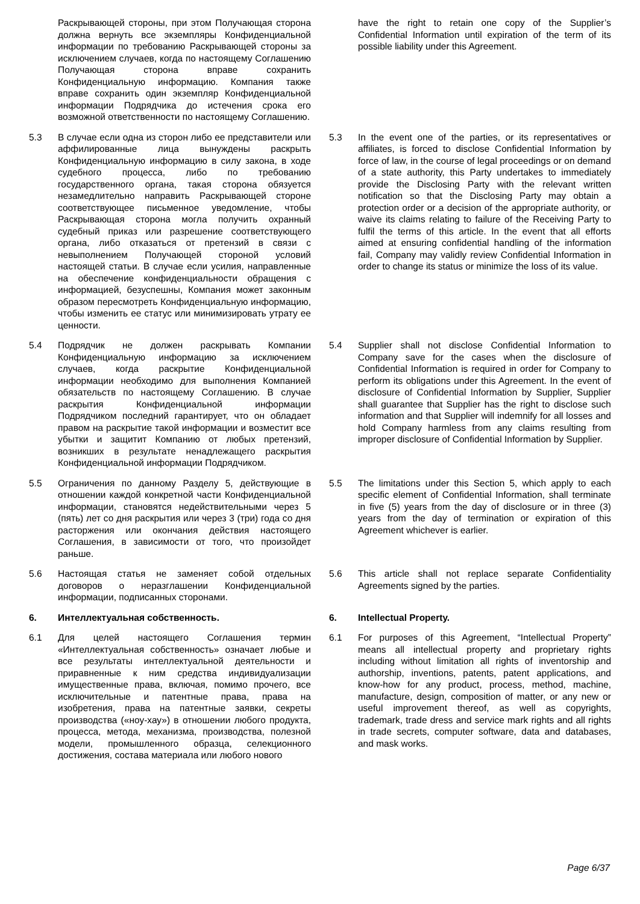| | Раскрывающей стороны, при этом Получающая сторона должна вернуть все экземпляры Конфиденциальной информации по требованию Раскрывающей стороны за исключением случаев, когда по настоящему Соглашению Получающая сторона вправе сохранить Конфиденциальную информацию. Компания также вправе сохранить один экземпляр Конфиденциальной информации Подрядчика до истечения срока его возможной ответственности по настоящему Соглашению. | | | have the right to retain one copy of the Supplier’s Confidential Information until expiration of the term of its possible liability under this Agreement. |
| 5.3 | В случае если одна из сторон либо ее представители или аффилированные лица вынуждены раскрыть Конфиденциальную информацию в силу закона, в ходе судебного процесса, либо по требованию государственного органа, такая сторона обязуется незамедлительно направить Раскрывающей стороне соответствующее письменное уведомление, чтобы Раскрывающая сторона могла получить охранный судебный приказ или разрешение соответствующего органа, либо отказаться от претензий в связи с невыполнением Получающей стороной условий настоящей статьи. В случае если усилия, направленные на обеспечение конфиденциальности обращения с информацией, безуспешны, Компания может законным образом пересмотреть Конфиденциальную информацию, чтобы изменить ее статус или минимизировать утрату ее ценности. | | 5.3 | In the event one of the parties, or its representatives or affiliates, is forced to disclose Confidential Information by force of law, in the course of legal proceedings or on demand of a state authority, this Party undertakes to immediately provide the Disclosing Party with the relevant written notification so that the Disclosing Party may obtain a protection order or a decision of the appropriate authority, or waive its claims relating to failure of the Receiving Party to fulfil the terms of this article. In the event that all efforts aimed at ensuring confidential handling of the information fail, Company may validly review Confidential Information in order to change its status or minimize the loss of its value. |
| 5.4 | Подрядчик не должен раскрывать Компании Конфиденциальную информацию за исключением случаев, когда раскрытие Конфиденциальной информации необходимо для выполнения Компанией обязательств по настоящему Соглашению. В случае раскрытия Конфиденциальной информации Подрядчиком последний гарантирует, что он обладает правом на раскрытие такой информации и возместит все убытки и защитит Компанию от любых претензий, возникших в результате ненадлежащего раскрытия Конфиденциальной информации Подрядчиком. | | 5.4 | Supplier shall not disclose Confidential Information to Company save for the cases when the disclosure of Confidential Information is required in order for Company to perform its obligations under this Agreement. In the event of disclosure of Confidential Information by Supplier, Supplier shall guarantee that Supplier has the right to disclose such information and that Supplier will indemnify for all losses and hold Company harmless from any claims resulting from improper disclosure of Confidential Information by Supplier. |
| 5.5 | Ограничения по данному Разделу 5, действующие в отношении каждой конкретной части Конфиденциальной информации, становятся недействительными через 5 (пять) лет со дня раскрытия или через 3 (три) года со дня расторжения или окончания действия настоящего Соглашения, в зависимости от того, что произойдет раньше. | | 5.5 | The limitations under this Section 5, which apply to each specific element of Confidential Information, shall terminate in five (5) years from the day of disclosure or in three (3) years from the day of termination or expiration of this Agreement whichever is earlier. |
| 5.6 | Настоящая статья не заменяет собой отдельных договоров о неразглашении Конфиденциальной информации, подписанных сторонами. | | 5.6 | This article shall not replace separate Confidentiality Agreements signed by the parties. |
| 6. | Интеллектуальная собственность. | | 6. | Intellectual Property. |
| 6.1 | Для целей настоящего Соглашения термин «Интеллектуальная собственность» означает любые и все результаты интеллектуальной деятельности и приравненные к ним средства индивидуализации имущественные права, включая, помимо прочего, все исключительные и патентные права, права на изобретения, права на патентные заявки, секреты производства («ноу-хау») в отношении любого продукта, процесса, метода, механизма, производства, полезной модели, промышленного образца, селекционного достижения, состава материала или любого нового | | 6.1 | For purposes of this Agreement, “Intellectual Property” means all intellectual property and proprietary rights including without limitation all rights of inventorship and authorship, inventions, patents, patent applications, and know-how for any product, process, method, machine, manufacture, design, composition of matter, or any new or useful improvement thereof, as well as copyrights, trademark, trade dress and service mark rights and all rights in trade secrets, computer software, data and databases, and mask works. |
Page 6/37